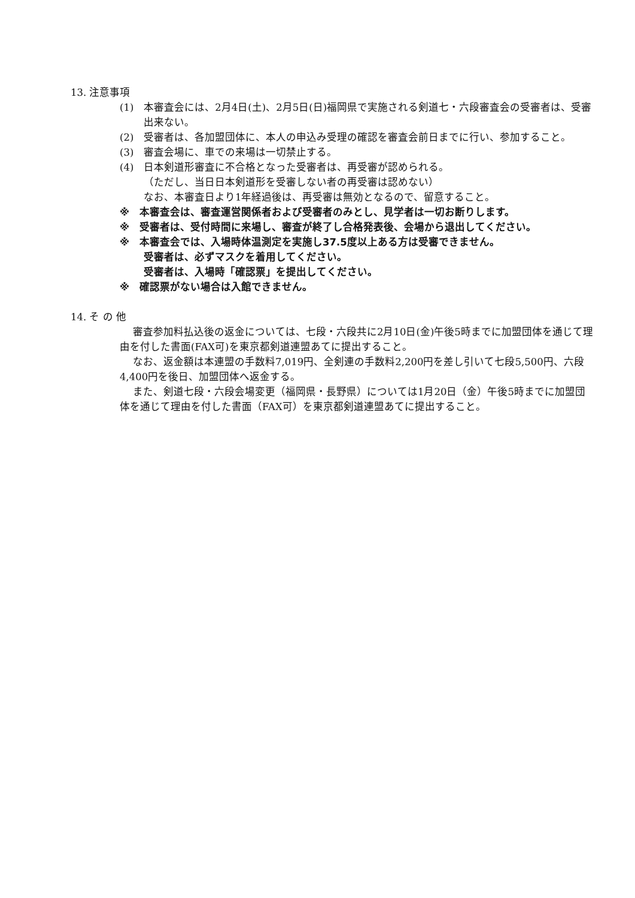13. 注意事項
(1)　本審査会には、2月4日(土)、2月5日(日)福岡県で実施される剣道七・六段審査会の受審者は、受審出来ない。
(2)　受審者は、各加盟団体に、本人の申込み受理の確認を審査会前日までに行い、参加すること。
(3)　審査会場に、車での来場は一切禁止する。
(4)　日本剣道形審査に不合格となった受審者は、再受審が認められる。
（ただし、当日日本剣道形を受審しない者の再受審は認めない）
なお、本審査日より1年経過後は、再受審は無効となるので、留意すること。
※　本審査会は、審査運営関係者および受審者のみとし、見学者は一切お断りします。
※　受審者は、受付時間に来場し、審査が終了し合格発表後、会場から退出してください。
※　本審査会では、入場時体温測定を実施し37.5度以上ある方は受審できません。
受審者は、必ずマスクを着用してください。
受審者は、入場時「確認票」を提出してください。
※　確認票がない場合は入館できません。
14. そ の 他
審査参加料払込後の返金については、七段・六段共に2月10日(金)午後5時までに加盟団体を通じて理由を付した書面(FAX可)を東京都剣道連盟あてに提出すること。
なお、返金額は本連盟の手数料7,019円、全剣連の手数料2,200円を差し引いて七段5,500円、六段4,400円を後日、加盟団体へ返金する。
また、剣道七段・六段会場変更（福岡県・長野県）については1月20日（金）午後5時までに加盟団体を通じて理由を付した書面（FAX可）を東京都剣道連盟あてに提出すること。